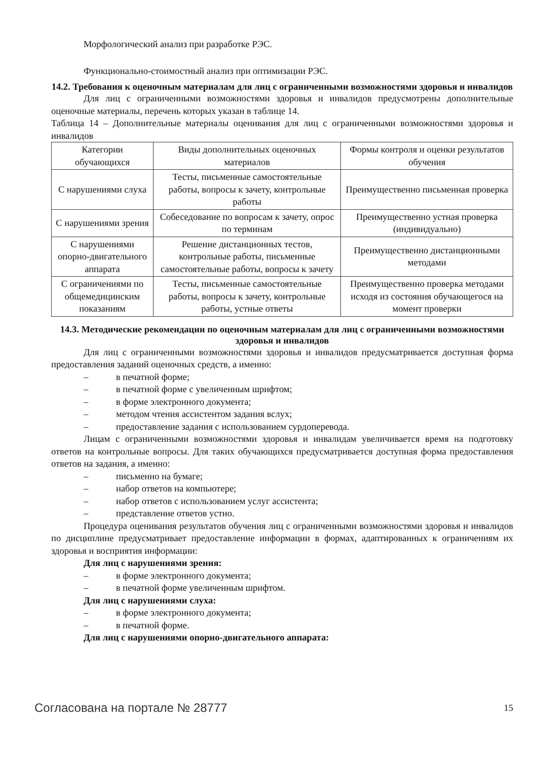Морфологический анализ при разработке РЭС.
Функционально-стоимостный анализ при оптимизации РЭС.
14.2. Требования к оценочным материалам для лиц с ограниченными возможностями здоровья и инвалидов
Для лиц с ограниченными возможностями здоровья и инвалидов предусмотрены дополнительные оценочные материалы, перечень которых указан в таблице 14.
Таблица 14 – Дополнительные материалы оценивания для лиц с ограниченными возможностями здоровья и инвалидов
| Категории обучающихся | Виды дополнительных оценочных материалов | Формы контроля и оценки результатов обучения |
| С нарушениями слуха | Тесты, письменные самостоятельные работы, вопросы к зачету, контрольные работы | Преимущественно письменная проверка |
| С нарушениями зрения | Собеседование по вопросам к зачету, опрос по терминам | Преимущественно устная проверка (индивидуально) |
| С нарушениями опорно-двигательного аппарата | Решение дистанционных тестов, контрольные работы, письменные самостоятельные работы, вопросы к зачету | Преимущественно дистанционными методами |
| С ограничениями по общемедицинским показаниям | Тесты, письменные самостоятельные работы, вопросы к зачету, контрольные работы, устные ответы | Преимущественно проверка методами исходя из состояния обучающегося на момент проверки |
14.3. Методические рекомендации по оценочным материалам для лиц с ограниченными возможностями здоровья и инвалидов
Для лиц с ограниченными возможностями здоровья и инвалидов предусматривается доступная форма предоставления заданий оценочных средств, а именно:
– в печатной форме;
– в печатной форме с увеличенным шрифтом;
– в форме электронного документа;
– методом чтения ассистентом задания вслух;
– предоставление задания с использованием сурдоперевода.
Лицам с ограниченными возможностями здоровья и инвалидам увеличивается время на подготовку ответов на контрольные вопросы. Для таких обучающихся предусматривается доступная форма предоставления ответов на задания, а именно:
– письменно на бумаге;
– набор ответов на компьютере;
– набор ответов с использованием услуг ассистента;
– представление ответов устно.
Процедура оценивания результатов обучения лиц с ограниченными возможностями здоровья и инвалидов по дисциплине предусматривает предоставление информации в формах, адаптированных к ограничениям их здоровья и восприятия информации:
Для лиц с нарушениями зрения:
– в форме электронного документа;
– в печатной форме увеличенным шрифтом.
Для лиц с нарушениями слуха:
– в форме электронного документа;
– в печатной форме.
Для лиц с нарушениями опорно-двигательного аппарата:
Согласована на портале № 28777 15